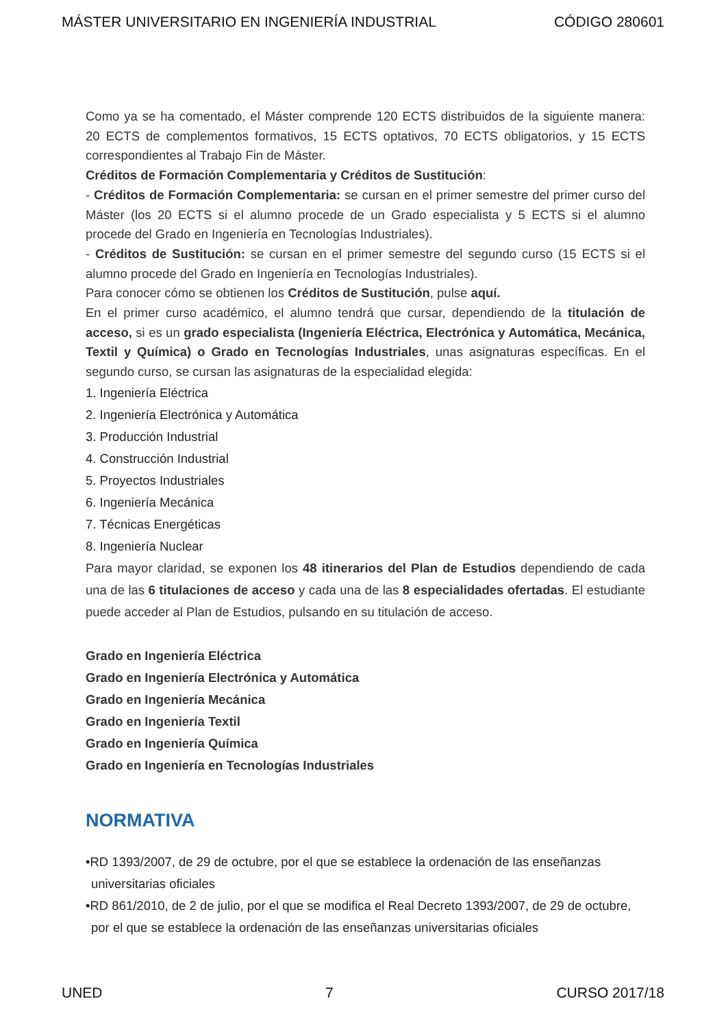MÁSTER UNIVERSITARIO EN INGENIERÍA INDUSTRIAL CÓDIGO 280601
Como ya se ha comentado, el Máster comprende 120 ECTS distribuidos de la siguiente manera: 20 ECTS de complementos formativos, 15 ECTS optativos, 70 ECTS obligatorios, y 15 ECTS correspondientes al Trabajo Fin de Máster.
Créditos de Formación Complementaria y Créditos de Sustitución:
- Créditos de Formación Complementaria: se cursan en el primer semestre del primer curso del Máster (los 20 ECTS si el alumno procede de un Grado especialista y 5 ECTS si el alumno procede del Grado en Ingeniería en Tecnologías Industriales).
- Créditos de Sustitución: se cursan en el primer semestre del segundo curso (15 ECTS si el alumno procede del Grado en Ingeniería en Tecnologías Industriales).
Para conocer cómo se obtienen los Créditos de Sustitución, pulse aquí.
En el primer curso académico, el alumno tendrá que cursar, dependiendo de la titulación de acceso, si es un grado especialista (Ingeniería Eléctrica, Electrónica y Automática, Mecánica, Textil y Química) o Grado en Tecnologías Industriales, unas asignaturas específicas. En el segundo curso, se cursan las asignaturas de la especialidad elegida:
1. Ingeniería Eléctrica
2. Ingeniería Electrónica y Automática
3. Producción Industrial
4. Construcción Industrial
5. Proyectos Industriales
6. Ingeniería Mecánica
7. Técnicas Energéticas
8. Ingeniería Nuclear
Para mayor claridad, se exponen los 48 itinerarios del Plan de Estudios dependiendo de cada una de las 6 titulaciones de acceso y cada una de las 8 especialidades ofertadas. El estudiante puede acceder al Plan de Estudios, pulsando en su titulación de acceso.
Grado en Ingeniería Eléctrica
Grado en Ingeniería Electrónica y Automática
Grado en Ingeniería Mecánica
Grado en Ingeniería Textil
Grado en Ingeniería Química
Grado en Ingeniería en Tecnologías Industriales
NORMATIVA
•RD 1393/2007, de 29 de octubre, por el que se establece la ordenación de las enseñanzas universitarias oficiales
•RD 861/2010, de 2 de julio, por el que se modifica el Real Decreto 1393/2007, de 29 de octubre, por el que se establece la ordenación de las enseñanzas universitarias oficiales
UNED 7 CURSO 2017/18